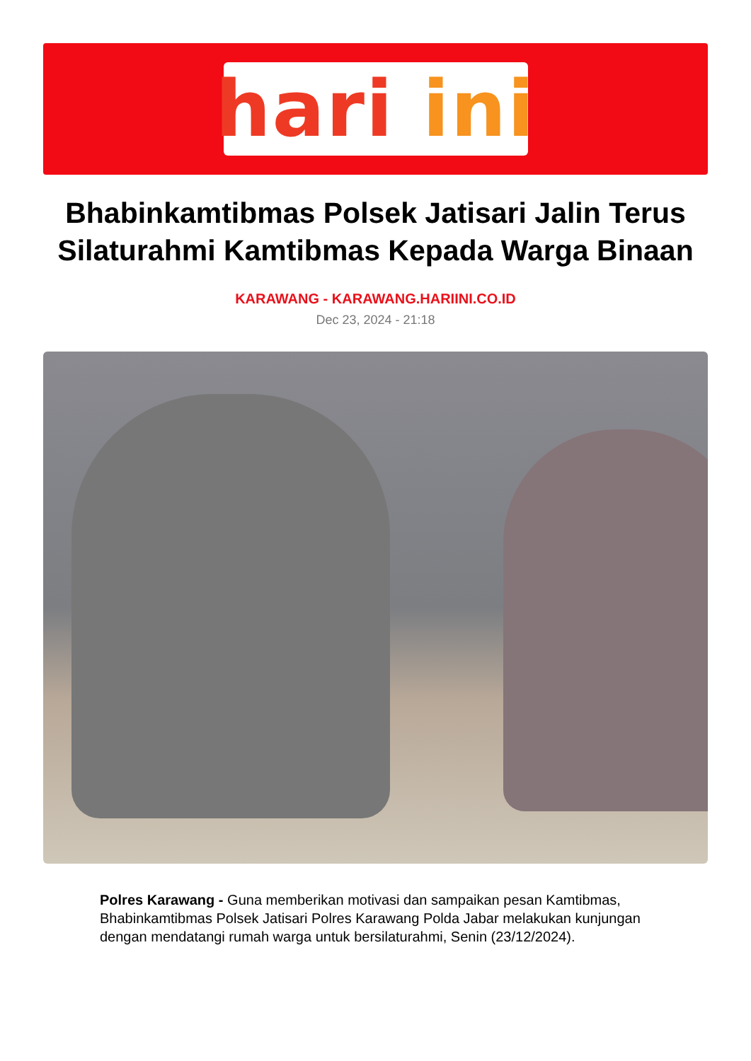hari ini
Bhabinkamtibmas Polsek Jatisari Jalin Terus Silaturahmi Kamtibmas Kepada Warga Binaan
KARAWANG - KARAWANG.HARIINI.CO.ID
Dec 23, 2024 - 21:18
Polres Karawang - Guna memberikan motivasi dan sampaikan pesan Kamtibmas, Bhabinkamtibmas Polsek Jatisari Polres Karawang Polda Jabar melakukan kunjungan dengan mendatangi rumah warga untuk bersilaturahmi, Senin (23/12/2024).